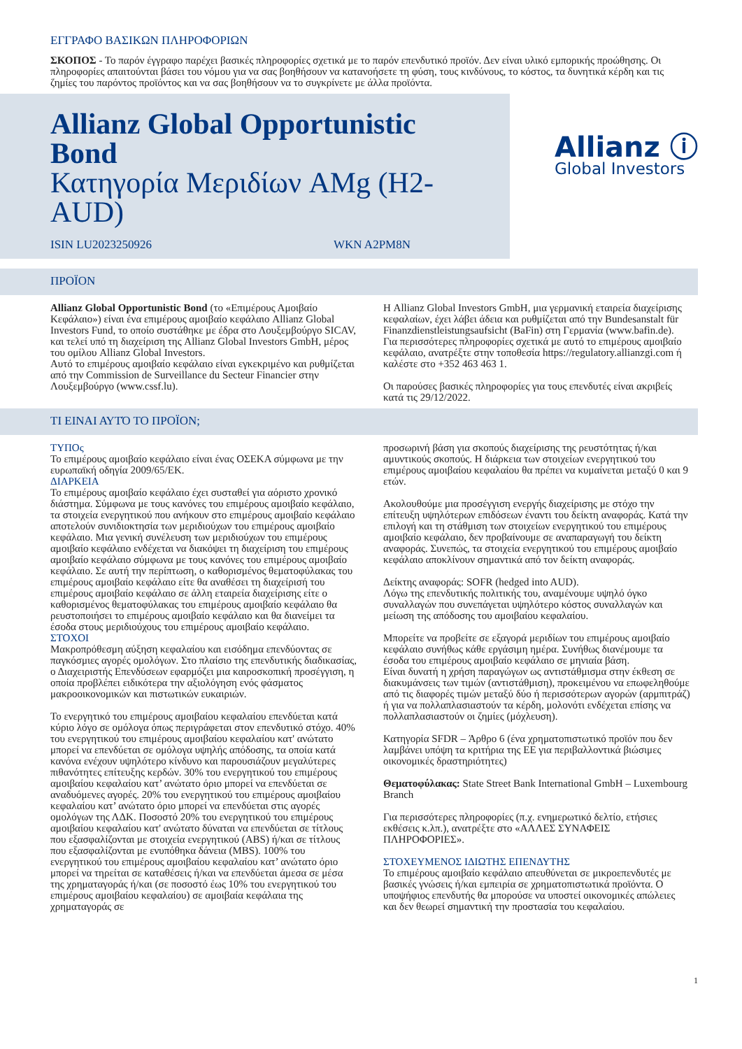ΕΓΓΡΑΦΟ ΒΑΣΙΚΩΝ ΠΛΗΡΟΦΟΡΙΩΝ
ΣΚΟΠΟΣ - Το παρόν έγγραφο παρέχει βασικές πληροφορίες σχετικά με το παρόν επενδυτικό προϊόν. Δεν είναι υλικό εμπορικής προώθησης. Οι πληροφορίες απαιτούνται βάσει του νόμου για να σας βοηθήσουν να κατανοήσετε τη φύση, τους κινδύνους, το κόστος, τα δυνητικά κέρδη και τις ζημίες του παρόντος προϊόντος και να σας βοηθήσουν να το συγκρίνετε με άλλα προϊόντα.
Allianz Global Opportunistic Bond
Κατηγορία Μεριδίων AMg (H2-AUD)
ISIN LU2023250926 WKN A2PM8N
Allianz ⓘ
Global Investors
ΠΡΟΪΟΝ
Allianz Global Opportunistic Bond (το «Επιμέρους Αμοιβαίο Κεφάλαιο») είναι ένα επιμέρους αμοιβαίο κεφάλαιο Allianz Global Investors Fund, το οποίο συστάθηκε με έδρα στο Λουξεμβούργο SICAV, και τελεί υπό τη διαχείριση της Allianz Global Investors GmbH, μέρος του ομίλου Allianz Global Investors.
Αυτό το επιμέρους αμοιβαίο κεφάλαιο είναι εγκεκριμένο και ρυθμίζεται από την Commission de Surveillance du Secteur Financier στην Λουξεμβούργο (www.cssf.lu).
Η Allianz Global Investors GmbH, μια γερμανική εταιρεία διαχείρισης κεφαλαίων, έχει λάβει άδεια και ρυθμίζεται από την Bundesanstalt für Finanzdienstleistungsaufsicht (BaFin) στη Γερμανία (www.bafin.de).
Για περισσότερες πληροφορίες σχετικά με αυτό το επιμέρους αμοιβαίο κεφάλαιο, ανατρέξτε στην τοποθεσία https://regulatory.allianzgi.com ή καλέστε στο +352 463 463 1.
Οι παρούσες βασικές πληροφορίες για τους επενδυτές είναι ακριβείς κατά τις 29/12/2022.
ΤΙ ΕΙΝΑΙ ΑΥΤΌ ΤΟ ΠΡΟΪΟΝ;
ΤΥΠΟς
Το επιμέρους αμοιβαίο κεφάλαιο είναι ένας ΟΣΕΚΑ σύμφωνα με την ευρωπαϊκή οδηγία 2009/65/ΕΚ.
ΔΙΑΡΚΕΙΑ
Το επιμέρους αμοιβαίο κεφάλαιο έχει συσταθεί για αόριστο χρονικό διάστημα. Σύμφωνα με τους κανόνες του επιμέρους αμοιβαίο κεφάλαιο, τα στοιχεία ενεργητικού που ανήκουν στο επιμέρους αμοιβαίο κεφάλαιο αποτελούν συνιδιοκτησία των μεριδιούχων του επιμέρους αμοιβαίο κεφάλαιο. Μια γενική συνέλευση των μεριδιούχων του επιμέρους αμοιβαίο κεφάλαιο ενδέχεται να διακόψει τη διαχείριση του επιμέρους αμοιβαίο κεφάλαιο σύμφωνα με τους κανόνες του επιμέρους αμοιβαίο κεφάλαιο. Σε αυτή την περίπτωση, ο καθορισμένος θεματοφύλακας του επιμέρους αμοιβαίο κεφάλαιο είτε θα αναθέσει τη διαχείρισή του επιμέρους αμοιβαίο κεφάλαιο σε άλλη εταιρεία διαχείρισης είτε ο καθορισμένος θεματοφύλακας του επιμέρους αμοιβαίο κεφάλαιο θα ρευστοποιήσει το επιμέρους αμοιβαίο κεφάλαιο και θα διανείμει τα έσοδα στους μεριδιούχους του επιμέρους αμοιβαίο κεφάλαιο.
ΣΤΟΧΟΙ
Μακροπρόθεσμη αύξηση κεφαλαίου και εισόδημα επενδύοντας σε παγκόσμιες αγορές ομολόγων. Στο πλαίσιο της επενδυτικής διαδικασίας, ο Διαχειριστής Επενδύσεων εφαρμόζει μια καιροσκοπική προσέγγιση, η οποία προβλέπει ειδικότερα την αξιολόγηση ενός φάσματος μακροοικονομικών και πιστωτικών ευκαιριών.
Το ενεργητικό του επιμέρους αμοιβαίου κεφαλαίου επενδύεται κατά κύριο λόγο σε ομόλογα όπως περιγράφεται στον επενδυτικό στόχο. 40% του ενεργητικού του επιμέρους αμοιβαίου κεφαλαίου κατ' ανώτατο μπορεί να επενδύεται σε ομόλογα υψηλής απόδοσης, τα οποία κατά κανόνα ενέχουν υψηλότερο κίνδυνο και παρουσιάζουν μεγαλύτερες πιθανότητες επίτευξης κερδών. 30% του ενεργητικού του επιμέρους αμοιβαίου κεφαλαίου κατ’ ανώτατο όριο μπορεί να επενδύεται σε αναδυόμενες αγορές. 20% του ενεργητικού του επιμέρους αμοιβαίου κεφαλαίου κατ’ ανώτατο όριο μπορεί να επενδύεται στις αγορές ομολόγων της ΛΔΚ. Ποσοστό 20% του ενεργητικού του επιμέρους αμοιβαίου κεφαλαίου κατ' ανώτατο δύναται να επενδύεται σε τίτλους που εξασφαλίζονται με στοιχεία ενεργητικού (ABS) ή/και σε τίτλους που εξασφαλίζονται με ενυπόθηκα δάνεια (MBS). 100% του ενεργητικού του επιμέρους αμοιβαίου κεφαλαίου κατ’ ανώτατο όριο μπορεί να τηρείται σε καταθέσεις ή/και να επενδύεται άμεσα σε μέσα της χρηματαγοράς ή/και (σε ποσοστό έως 10% του ενεργητικού του επιμέρους αμοιβαίου κεφαλαίου) σε αμοιβαία κεφάλαια της χρηματαγοράς σε
προσωρινή βάση για σκοπούς διαχείρισης της ρευστότητας ή/και αμυντικούς σκοπούς. Η διάρκεια των στοιχείων ενεργητικού του επιμέρους αμοιβαίου κεφαλαίου θα πρέπει να κυμαίνεται μεταξύ 0 και 9 ετών.
Ακολουθούμε μια προσέγγιση ενεργής διαχείρισης με στόχο την επίτευξη υψηλότερων επιδόσεων έναντι του δείκτη αναφοράς. Κατά την επιλογή και τη στάθμιση των στοιχείων ενεργητικού του επιμέρους αμοιβαίο κεφάλαιο, δεν προβαίνουμε σε αναπαραγωγή του δείκτη αναφοράς. Συνεπώς, τα στοιχεία ενεργητικού του επιμέρους αμοιβαίο κεφάλαιο αποκλίνουν σημαντικά από τον δείκτη αναφοράς.
Δείκτης αναφοράς: SOFR (hedged into AUD).
Λόγω της επενδυτικής πολιτικής του, αναμένουμε υψηλό όγκο συναλλαγών που συνεπάγεται υψηλότερο κόστος συναλλαγών και μείωση της απόδοσης του αμοιβαίου κεφαλαίου.
Μπορείτε να προβείτε σε εξαγορά μεριδίων του επιμέρους αμοιβαίο κεφάλαιο συνήθως κάθε εργάσιμη ημέρα. Συνήθως διανέμουμε τα έσοδα του επιμέρους αμοιβαίο κεφάλαιο σε μηνιαία βάση.
Είναι δυνατή η χρήση παραγώγων ως αντιστάθμισμα στην έκθεση σε διακυμάνσεις των τιμών (αντιστάθμιση), προκειμένου να επωφεληθούμε από τις διαφορές τιμών μεταξύ δύο ή περισσότερων αγορών (αρμπιτράζ) ή για να πολλαπλασιαστούν τα κέρδη, μολονότι ενδέχεται επίσης να πολλαπλασιαστούν οι ζημίες (μόχλευση).
Κατηγορία SFDR – Άρθρο 6 (ένα χρηματοπιστωτικό προϊόν που δεν λαμβάνει υπόψη τα κριτήρια της ΕΕ για περιβαλλοντικά βιώσιμες οικονομικές δραστηριότητες)
Θεματοφύλακας: State Street Bank International GmbH – Luxembourg Branch
Για περισσότερες πληροφορίες (π.χ. ενημερωτικό δελτίο, ετήσιες εκθέσεις κ.λπ.), ανατρέξτε στο «ΑΛΛΕΣ ΣΥΝΑΦΕΙΣ ΠΛΗΡΟΦΟΡΙΕΣ».
ΣΤΟΧΕΥΜΕΝΟΣ ΙΔΙΩΤΗΣ ΕΠΕΝΔΥΤΗΣ
Το επιμέρους αμοιβαίο κεφάλαιο απευθύνεται σε μικροεπενδυτές με βασικές γνώσεις ή/και εμπειρία σε χρηματοπιστωτικά προϊόντα. Ο υποψήφιος επενδυτής θα μπορούσε να υποστεί οικονομικές απώλειες και δεν θεωρεί σημαντική την προστασία του κεφαλαίου.
1